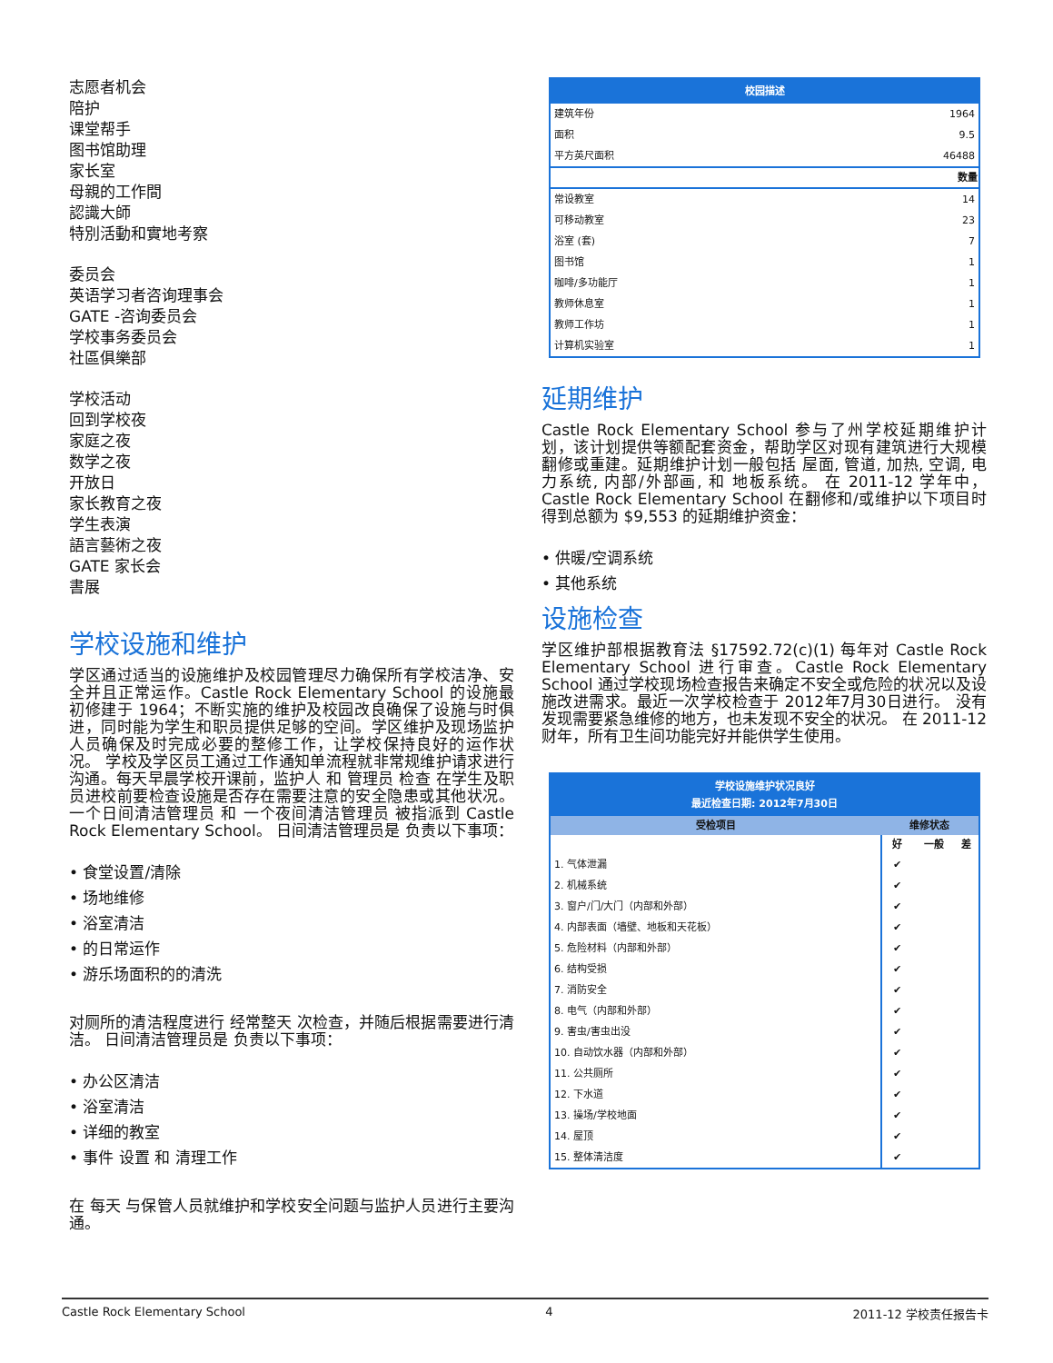志愿者机会
陪护
课堂帮手
图书馆助理
家长室
母親的工作間
認識大師
特別活動和實地考察
委员会
英语学习者咨询理事会
GATE -咨询委员会
学校事务委员会
社區俱樂部
学校活动
回到学校夜
家庭之夜
数学之夜
开放日
家长教育之夜
学生表演
語言藝術之夜
GATE 家长会
書展
学校设施和维护
学区通过适当的设施维护及校园管理尽力确保所有学校洁净、安全并且正常运作。Castle Rock Elementary School 的设施最初修建于 1964；不断实施的维护及校园改良确保了设施与时俱进，同时能为学生和职员提供足够的空间。学区维护及现场监护人员确保及时完成必要的整修工作，让学校保持良好的运作状况。 学校及学区员工通过工作通知单流程就非常规维护请求进行沟通。每天早晨学校开课前，监护人 和 管理员 检查 在学生及职员进校前要检查设施是否存在需要注意的安全隐患或其他状况。一个日间清洁管理员 和 一个夜间清洁管理员 被指派到 Castle Rock Elementary School。 日间清洁管理员是 负责以下事项：
• 食堂设置/清除
• 场地维修
• 浴室清洁
• 的日常运作
• 游乐场面积的的清洗
对厕所的清洁程度进行 经常整天 次检查，并随后根据需要进行清洁。 日间清洁管理员是 负责以下事项：
• 办公区清洁
• 浴室清洁
• 详细的教室
• 事件 设置 和 清理工作
在 每天 与保管人员就维护和学校安全问题与监护人员进行主要沟通。
| 校园描述 | |
| --- | --- |
| 建筑年份 | 1964 |
| 面积 | 9.5 |
| 平方英尺面积 | 46488 |
| | 数量 |
| 常设教室 | 14 |
| 可移动教室 | 23 |
| 浴室 (套) | 7 |
| 图书馆 | 1 |
| 咖啡/多功能厅 | 1 |
| 教师休息室 | 1 |
| 教师工作坊 | 1 |
| 计算机实验室 | 1 |
延期维护
Castle Rock Elementary School 参与了州学校延期维护计划，该计划提供等额配套资金，帮助学区对现有建筑进行大规模翻修或重建。延期维护计划一般包括 屋面, 管道, 加热, 空调, 电力系统, 内部/外部画, 和 地板系统。 在 2011-12 学年中，Castle Rock Elementary School 在翻修和/或维护以下项目时得到总额为 $9,553 的延期维护资金：
• 供暖/空调系统
• 其他系统
设施检查
学区维护部根据教育法 §17592.72(c)(1) 每年对 Castle Rock Elementary School 进行审查。Castle Rock Elementary School 通过学校现场检查报告来确定不安全或危险的状况以及设施改进需求。最近一次学校检查于 2012年7月30日进行。 没有发现需要紧急维修的地方，也未发现不安全的状况。 在 2011-12 财年，所有卫生间功能完好并能供学生使用。
| 学校设施维护状况良好 最近检查日期: 2012年7月30日 | | | |
| --- | --- | --- | --- |
| 受检项目 | 维修状态 | | |
| | 好 | 一般 | 差 |
| 1. 气体泄漏 | ✔ | | |
| 2. 机械系统 | ✔ | | |
| 3. 窗户/门/大门（内部和外部） | ✔ | | |
| 4. 内部表面（墙壁、地板和天花板） | ✔ | | |
| 5. 危险材料（内部和外部） | ✔ | | |
| 6. 结构受损 | ✔ | | |
| 7. 消防安全 | ✔ | | |
| 8. 电气（内部和外部） | ✔ | | |
| 9. 害虫/害虫出没 | ✔ | | |
| 10. 自动饮水器（内部和外部） | ✔ | | |
| 11. 公共厕所 | ✔ | | |
| 12. 下水道 | ✔ | | |
| 13. 操场/学校地面 | ✔ | | |
| 14. 屋顶 | ✔ | | |
| 15. 整体清洁度 | ✔ | | |
Castle Rock Elementary School 4 2011-12 学校责任报告卡